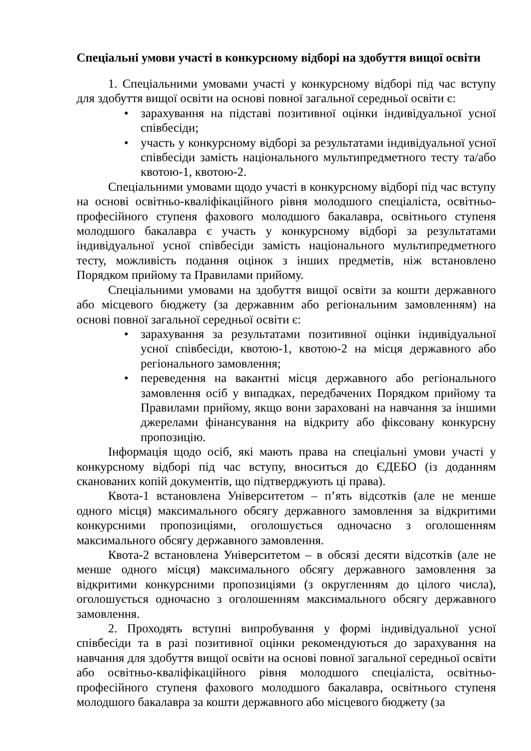Спеціальні умови участі в конкурсному відборі на здобуття вищої освіти
1. Спеціальними умовами участі у конкурсному відборі під час вступу для здобуття вищої освіти на основі повної загальної середньої освіти є:
• зарахування на підставі позитивної оцінки індивідуальної усної співбесіди;
• участь у конкурсному відборі за результатами індивідуальної усної співбесіди замість національного мультипредметного тесту та/або квотою-1, квотою-2.
Спеціальними умовами щодо участі в конкурсному відборі під час вступу на основі освітньо-кваліфікаційного рівня молодшого спеціаліста, освітньо-професійного ступеня фахового молодшого бакалавра, освітнього ступеня молодшого бакалавра є участь у конкурсному відборі за результатами індивідуальної усної співбесіди замість національного мультипредметного тесту, можливість подання оцінок з інших предметів, ніж встановлено Порядком прийому та Правилами прийому.
Спеціальними умовами на здобуття вищої освіти за кошти державного або місцевого бюджету (за державним або регіональним замовленням) на основі повної загальної середньої освіти є:
• зарахування за результатами позитивної оцінки індивідуальної усної співбесіди, квотою-1, квотою-2 на місця державного або регіонального замовлення;
• переведення на вакантні місця державного або регіонального замовлення осіб у випадках, передбачених Порядком прийому та Правилами прийому, якщо вони зараховані на навчання за іншими джерелами фінансування на відкриту або фіксовану конкурсну пропозицію.
Інформація щодо осіб, які мають права на спеціальні умови участі у конкурсному відборі під час вступу, вноситься до ЄДЕБО (із доданням сканованих копій документів, що підтверджують ці права).
Квота-1 встановлена Університетом – п’ять відсотків (але не менше одного місця) максимального обсягу державного замовлення за відкритими конкурсними пропозиціями, оголошується одночасно з оголошенням максимального обсягу державного замовлення.
Квота-2 встановлена Університетом – в обсязі десяти відсотків (але не менше одного місця) максимального обсягу державного замовлення за відкритими конкурсними пропозиціями (з округленням до цілого числа), оголошується одночасно з оголошенням максимального обсягу державного замовлення.
2. Проходять вступні випробування у формі індивідуальної усної співбесіди та в разі позитивної оцінки рекомендуються до зарахування на навчання для здобуття вищої освіти на основі повної загальної середньої освіти або освітньо-кваліфікаційного рівня молодшого спеціаліста, освітньо-професійного ступеня фахового молодшого бакалавра, освітнього ступеня молодшого бакалавра за кошти державного або місцевого бюджету (за